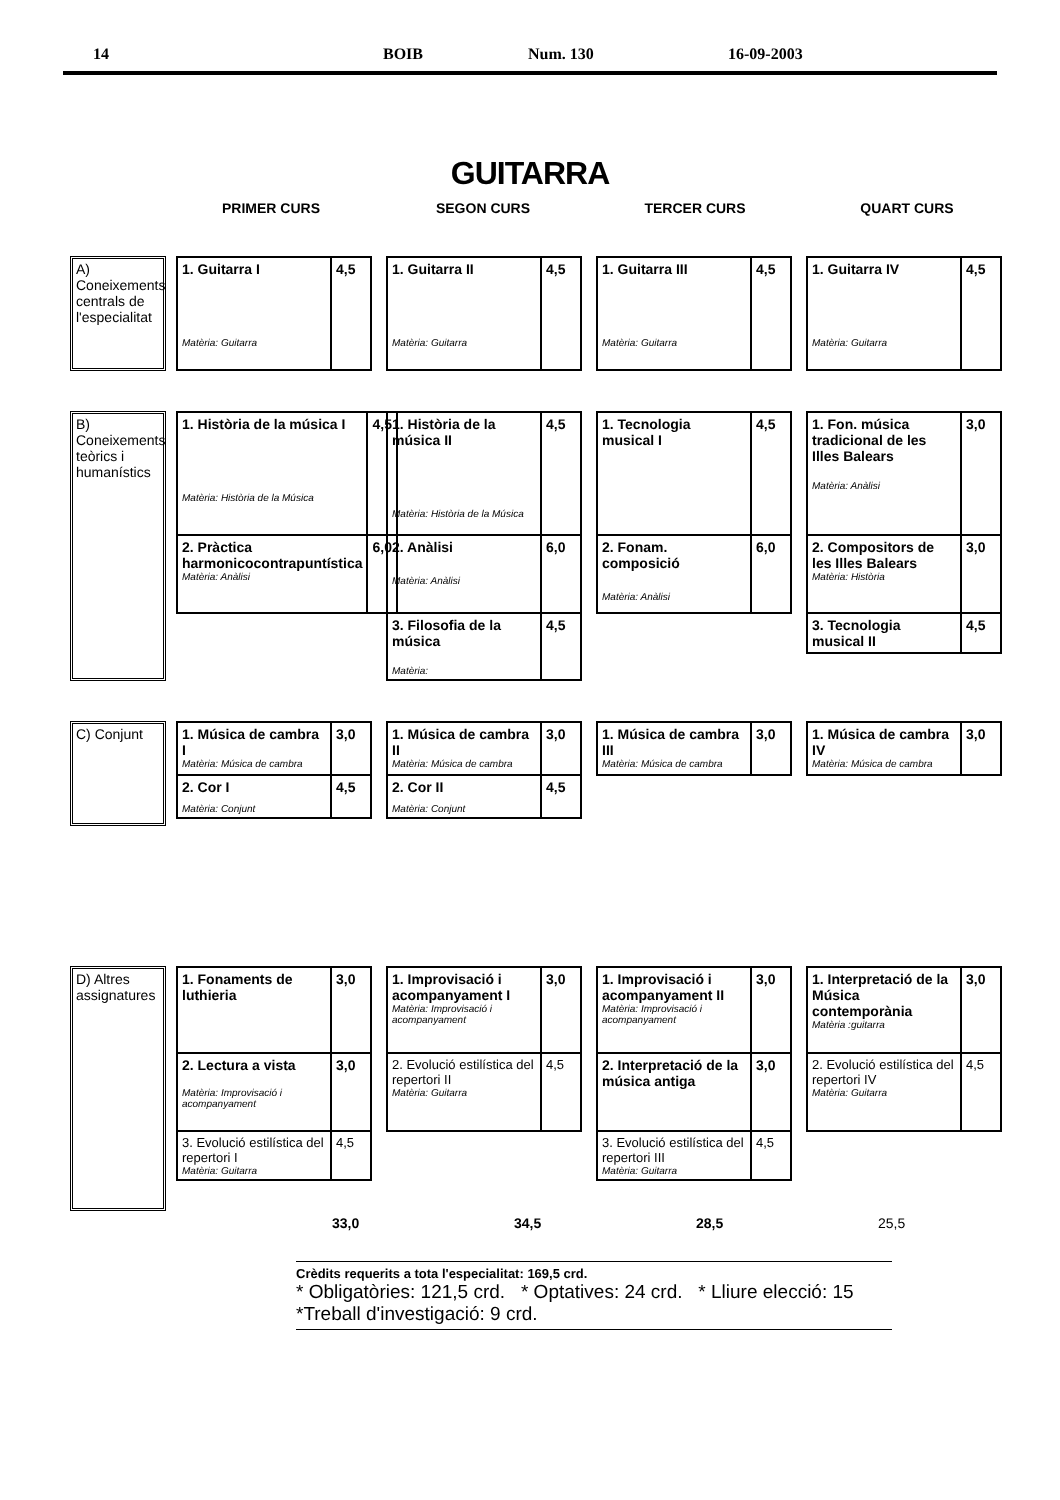14 BOIB Num. 130 16-09-2003
GUITARRA
PRIMER CURS SEGON CURS TERCER CURS QUART CURS
A) Coneixements centrals de l'especialitat
| 1. Guitarra I Matèria: Guitarra | 4,5 |
| 1. Guitarra II Matèria: Guitarra | 4,5 |
| 1. Guitarra III Matèria: Guitarra | 4,5 |
| 1. Guitarra IV Matèria: Guitarra | 4,5 |
B) Coneixements teòrics i humanístics
| 1. Història de la música I Matèria: Història de la Música | 4,5 |
| 2. Pràctica harmonicocontrapuntística Matèria: Anàlisi | 6,0 |
| 1. Història de la música II Matèria: Història de la Música | 4,5 |
| 2. Anàlisi Matèria: Anàlisi | 6,0 |
| 3. Filosofia de la música Matèria: | 4,5 |
| 1. Tecnologia musical I | 4,5 |
| 2. Fonam. composició Matèria: Anàlisi | 6,0 |
| 1. Fon. música tradicional de les Illes Balears Matèria: Anàlisi | 3,0 |
| 2. Compositors de les Illes Balears Matèria: Història | 3,0 |
| 3. Tecnologia musical II | 4,5 |
C) Conjunt
| 1. Música de cambra I Matèria: Música de cambra | 3,0 |
| 2. Cor I Matèria: Conjunt | 4,5 |
| 1. Música de cambra II Matèria: Música de cambra | 3,0 |
| 2. Cor II Matèria: Conjunt | 4,5 |
| 1. Música de cambra III Matèria: Música de cambra | 3,0 |
| 1. Música de cambra IV Matèria: Música de cambra | 3,0 |
D) Altres assignatures
| 1. Fonaments de luthieria | 3,0 |
| 2. Lectura a vista Matèria: Improvisació i acompanyament | 3,0 |
| 3. Evolució estilística del repertori I Matèria: Guitarra | 4,5 |
| 1. Improvisació i acompanyament I Matèria: Improvisació i acompanyament | 3,0 |
| 2. Evolució estilística del repertori II Matèria: Guitarra | 4,5 |
| 1. Improvisació i acompanyament II Matèria: Improvisació i acompanyament | 3,0 |
| 2. Interpretació de la música antiga | 3,0 |
| 3. Evolució estilística del repertori III Matèria: Guitarra | 4,5 |
| 1. Interpretació de la Música contemporània Matèria :guitarra | 3,0 |
| 2. Evolució estilística del repertori IV Matèria: Guitarra | 4,5 |
33,0 34,5 28,5 25,5
Crèdits requerits a tota l'especialitat: 169,5 crd.
* Obligatòries: 121,5 crd. * Optatives: 24 crd. * Lliure elecció: 15 *Treball d'investigació: 9 crd.